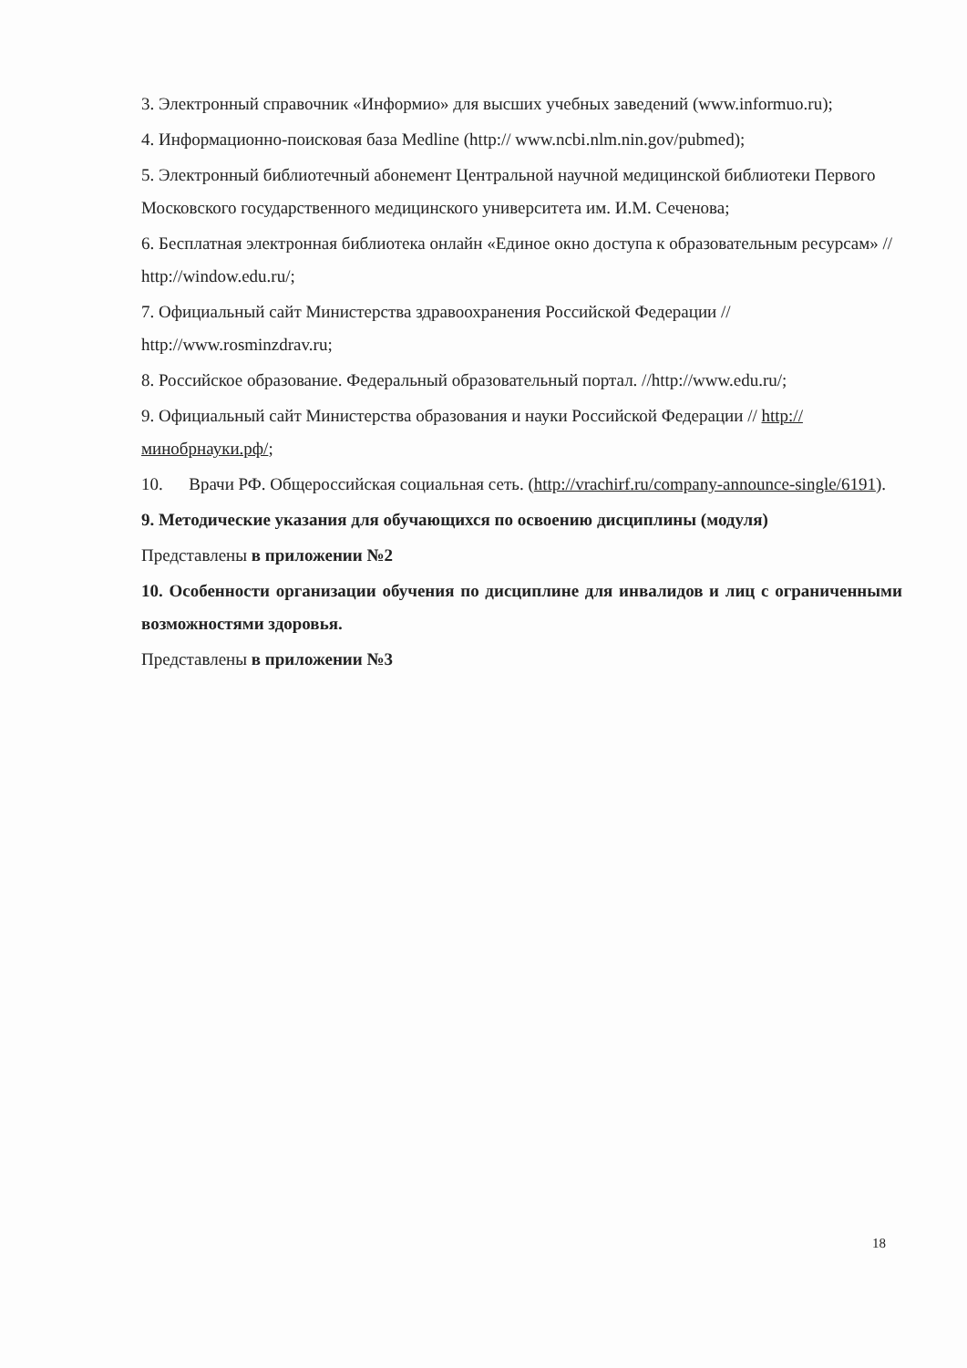3. Электронный справочник «Информио» для высших учебных заведений (www.informuo.ru);
4. Информационно-поисковая база Medline (http:// www.ncbi.nlm.nin.gov/pubmed);
5. Электронный библиотечный абонемент Центральной научной медицинской библиотеки Первого Московского государственного медицинского университета им. И.М. Сеченова;
6. Бесплатная электронная библиотека онлайн «Единое окно доступа к образовательным ресурсам» // http://window.edu.ru/;
7. Официальный сайт Министерства здравоохранения Российской Федерации // http://www.rosminzdrav.ru;
8. Российское образование. Федеральный образовательный портал. //http://www.edu.ru/;
9. Официальный сайт Министерства образования и науки Российской Федерации // http://минобрнауки.рф/;
10. Врачи РФ. Общероссийская социальная сеть. (http://vrachirf.ru/company-announce-single/6191).
9. Методические указания для обучающихся по освоению дисциплины (модуля)
Представлены в приложении №2
10. Особенности организации обучения по дисциплине для инвалидов и лиц с ограниченными возможностями здоровья.
Представлены в приложении №3
18